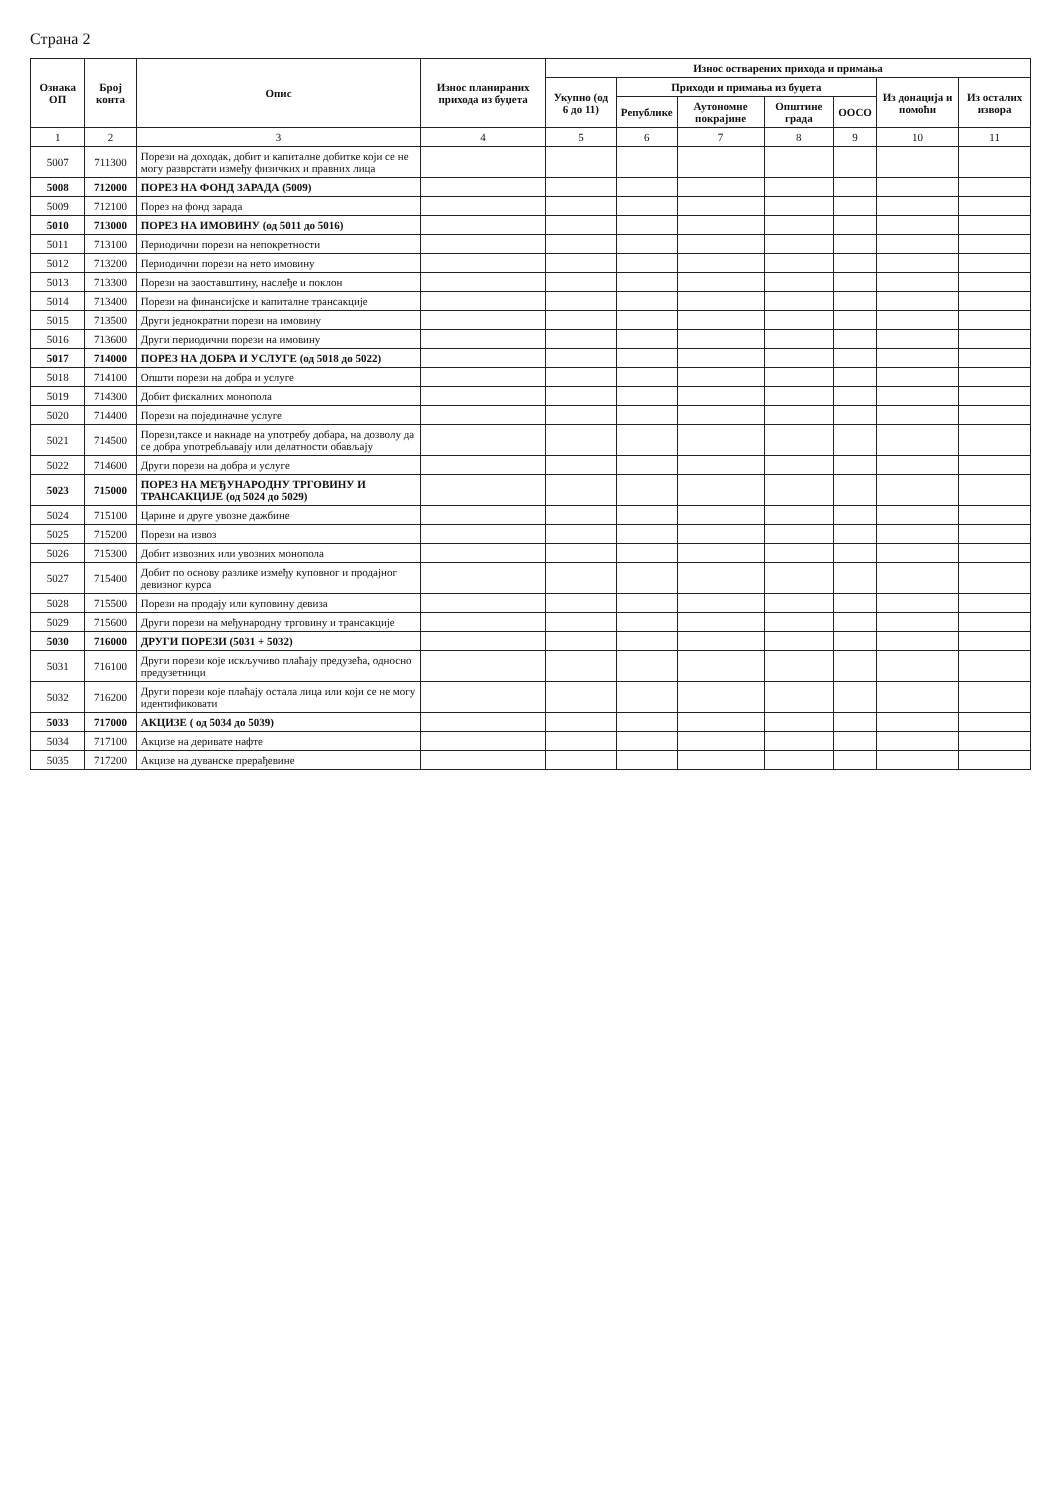Страна 2
| Ознака ОП | Број конта | Опис | Износ планираних прихода из буџета | Износ остварених прихода и примања | | | | | | |
| --- | --- | --- | --- | --- | --- | --- | --- | --- | --- | --- |
| | | | | Укупно (од 6 до 11) | Приходи и примања из буџета | | | | Из донација и помоћи | Из осталих извора |
| | | | | | Републике | Аутономне покрајине | Општине града | ООСО | | |
| 1 | 2 | 3 | 4 | 5 | 6 | 7 | 8 | 9 | 10 | 11 |
| 5007 | 711300 | Порези на доходак, добит и капиталне добитке који се не могу разврстати између физичких и правних лица | | | | | | | | |
| 5008 | 712000 | ПОРЕЗ НА ФОНД ЗАРАДА (5009) | | | | | | | | |
| 5009 | 712100 | Порез на фонд зарада | | | | | | | | |
| 5010 | 713000 | ПОРЕЗ НА ИМОВИНУ (од 5011 до 5016) | | | | | | | | |
| 5011 | 713100 | Периодични порези на непокретности | | | | | | | | |
| 5012 | 713200 | Периодични порези на нето имовину | | | | | | | | |
| 5013 | 713300 | Порези на заоставштину, наслеђе и поклон | | | | | | | | |
| 5014 | 713400 | Порези на финансијске и капиталне трансакције | | | | | | | | |
| 5015 | 713500 | Други једнократни порези на имовину | | | | | | | | |
| 5016 | 713600 | Други периодични порези на имовину | | | | | | | | |
| 5017 | 714000 | ПОРЕЗ НА ДОБРА И УСЛУГЕ (од 5018 до 5022) | | | | | | | | |
| 5018 | 714100 | Општи порези на добра и услуге | | | | | | | | |
| 5019 | 714300 | Добит фискалних монопола | | | | | | | | |
| 5020 | 714400 | Порези на појединачне услуге | | | | | | | | |
| 5021 | 714500 | Порези,таксе и накнаде на употребу добара, на дозволу да се добра употребљавају или делатности обављају | | | | | | | | |
| 5022 | 714600 | Други порези на добра и услуге | | | | | | | | |
| 5023 | 715000 | ПОРЕЗ НА МЕЂУНАРОДНУ ТРГОВИНУ И ТРАНСАКЦИЈЕ (од 5024 до 5029) | | | | | | | | |
| 5024 | 715100 | Царине и друге увозне дажбине | | | | | | | | |
| 5025 | 715200 | Порези на извоз | | | | | | | | |
| 5026 | 715300 | Добит извозних или увозних монопола | | | | | | | | |
| 5027 | 715400 | Добит по основу разлике између куповног и продајног девизног курса | | | | | | | | |
| 5028 | 715500 | Порези на продају или куповину девиза | | | | | | | | |
| 5029 | 715600 | Други порези на међународну трговину и трансакције | | | | | | | | |
| 5030 | 716000 | ДРУГИ ПОРЕЗИ (5031 + 5032) | | | | | | | | |
| 5031 | 716100 | Други порези које искључиво плаћају предузећа, односно предузетници | | | | | | | | |
| 5032 | 716200 | Други порези које плаћају остала лица или који се не могу идентификовати | | | | | | | | |
| 5033 | 717000 | АКЦИЗЕ ( од 5034 до 5039) | | | | | | | | |
| 5034 | 717100 | Акцизе на деривате нафте | | | | | | | | |
| 5035 | 717200 | Акцизе на дуванске прерађевине | | | | | | | | |